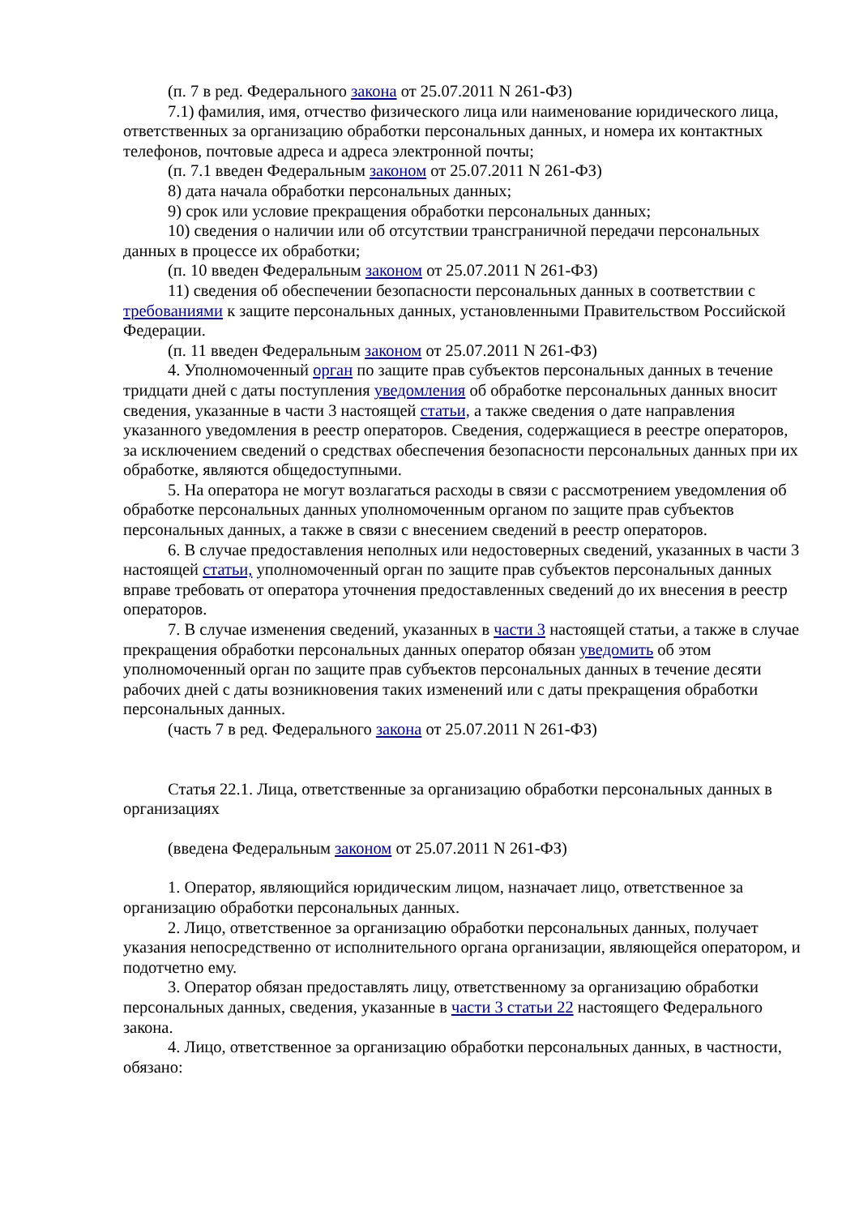(п. 7 в ред. Федерального закона от 25.07.2011 N 261-ФЗ)
7.1) фамилия, имя, отчество физического лица или наименование юридического лица, ответственных за организацию обработки персональных данных, и номера их контактных телефонов, почтовые адреса и адреса электронной почты;
(п. 7.1 введен Федеральным законом от 25.07.2011 N 261-ФЗ)
8) дата начала обработки персональных данных;
9) срок или условие прекращения обработки персональных данных;
10) сведения о наличии или об отсутствии трансграничной передачи персональных данных в процессе их обработки;
(п. 10 введен Федеральным законом от 25.07.2011 N 261-ФЗ)
11) сведения об обеспечении безопасности персональных данных в соответствии с требованиями к защите персональных данных, установленными Правительством Российской Федерации.
(п. 11 введен Федеральным законом от 25.07.2011 N 261-ФЗ)
4. Уполномоченный орган по защите прав субъектов персональных данных в течение тридцати дней с даты поступления уведомления об обработке персональных данных вносит сведения, указанные в части 3 настоящей статьи, а также сведения о дате направления указанного уведомления в реестр операторов. Сведения, содержащиеся в реестре операторов, за исключением сведений о средствах обеспечения безопасности персональных данных при их обработке, являются общедоступными.
5. На оператора не могут возлагаться расходы в связи с рассмотрением уведомления об обработке персональных данных уполномоченным органом по защите прав субъектов персональных данных, а также в связи с внесением сведений в реестр операторов.
6. В случае предоставления неполных или недостоверных сведений, указанных в части 3 настоящей статьи, уполномоченный орган по защите прав субъектов персональных данных вправе требовать от оператора уточнения предоставленных сведений до их внесения в реестр операторов.
7. В случае изменения сведений, указанных в части 3 настоящей статьи, а также в случае прекращения обработки персональных данных оператор обязан уведомить об этом уполномоченный орган по защите прав субъектов персональных данных в течение десяти рабочих дней с даты возникновения таких изменений или с даты прекращения обработки персональных данных.
(часть 7 в ред. Федерального закона от 25.07.2011 N 261-ФЗ)
Статья 22.1. Лица, ответственные за организацию обработки персональных данных в организациях
(введена Федеральным законом от 25.07.2011 N 261-ФЗ)
1. Оператор, являющийся юридическим лицом, назначает лицо, ответственное за организацию обработки персональных данных.
2. Лицо, ответственное за организацию обработки персональных данных, получает указания непосредственно от исполнительного органа организации, являющейся оператором, и подотчетно ему.
3. Оператор обязан предоставлять лицу, ответственному за организацию обработки персональных данных, сведения, указанные в части 3 статьи 22 настоящего Федерального закона.
4. Лицо, ответственное за организацию обработки персональных данных, в частности, обязано: